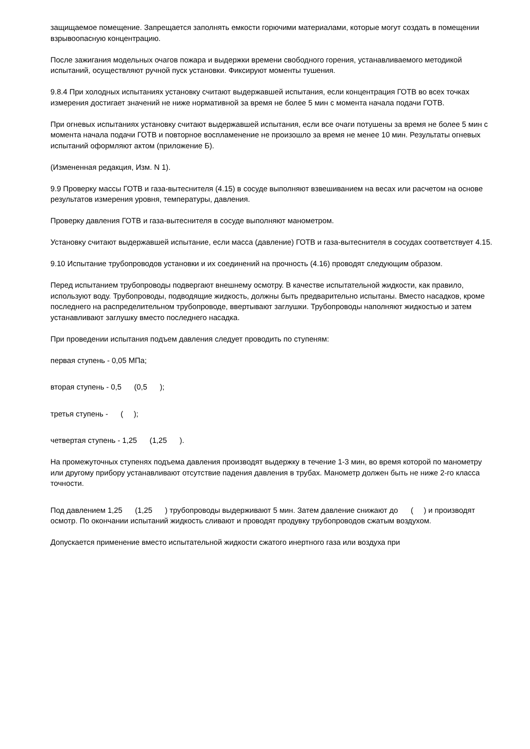защищаемое помещение. Запрещается заполнять емкости горючими материалами, которые могут создать в помещении взрывоопасную концентрацию.
После зажигания модельных очагов пожара и выдержки времени свободного горения, устанавливаемого методикой испытаний, осуществляют ручной пуск установки. Фиксируют моменты тушения.
9.8.4 При холодных испытаниях установку считают выдержавшей испытания, если концентрация ГОТВ во всех точках измерения достигает значений не ниже нормативной за время не более 5 мин с момента начала подачи ГОТВ.
При огневых испытаниях установку считают выдержавшей испытания, если все очаги потушены за время не более 5 мин с момента начала подачи ГОТВ и повторное воспламенение не произошло за время не менее 10 мин. Результаты огневых испытаний оформляют актом (приложение Б).
(Измененная редакция, Изм. N 1).
9.9 Проверку массы ГОТВ и газа-вытеснителя (4.15) в сосуде выполняют взвешиванием на весах или расчетом на основе результатов измерения уровня, температуры, давления.
Проверку давления ГОТВ и газа-вытеснителя в сосуде выполняют манометром.
Установку считают выдержавшей испытание, если масса (давление) ГОТВ и газа-вытеснителя в сосудах соответствует 4.15.
9.10 Испытание трубопроводов установки и их соединений на прочность (4.16) проводят следующим образом.
Перед испытанием трубопроводы подвергают внешнему осмотру. В качестве испытательной жидкости, как правило, используют воду. Трубопроводы, подводящие жидкость, должны быть предварительно испытаны. Вместо насадков, кроме последнего на распределительном трубопроводе, ввертывают заглушки. Трубопроводы наполняют жидкостью и затем устанавливают заглушку вместо последнего насадка.
При проведении испытания подъем давления следует проводить по ступеням:
первая ступень - 0,05 МПа;
вторая ступень - 0,5 (0,5 );
третья ступень - ( );
четвертая ступень - 1,25 (1,25 ).
На промежуточных ступенях подъема давления производят выдержку в течение 1-3 мин, во время которой по манометру или другому прибору устанавливают отсутствие падения давления в трубах. Манометр должен быть не ниже 2-го класса точности.
Под давлением 1,25 (1,25 ) трубопроводы выдерживают 5 мин. Затем давление снижают до ( ) и производят осмотр. По окончании испытаний жидкость сливают и проводят продувку трубопроводов сжатым воздухом.
Допускается применение вместо испытательной жидкости сжатого инертного газа или воздуха при